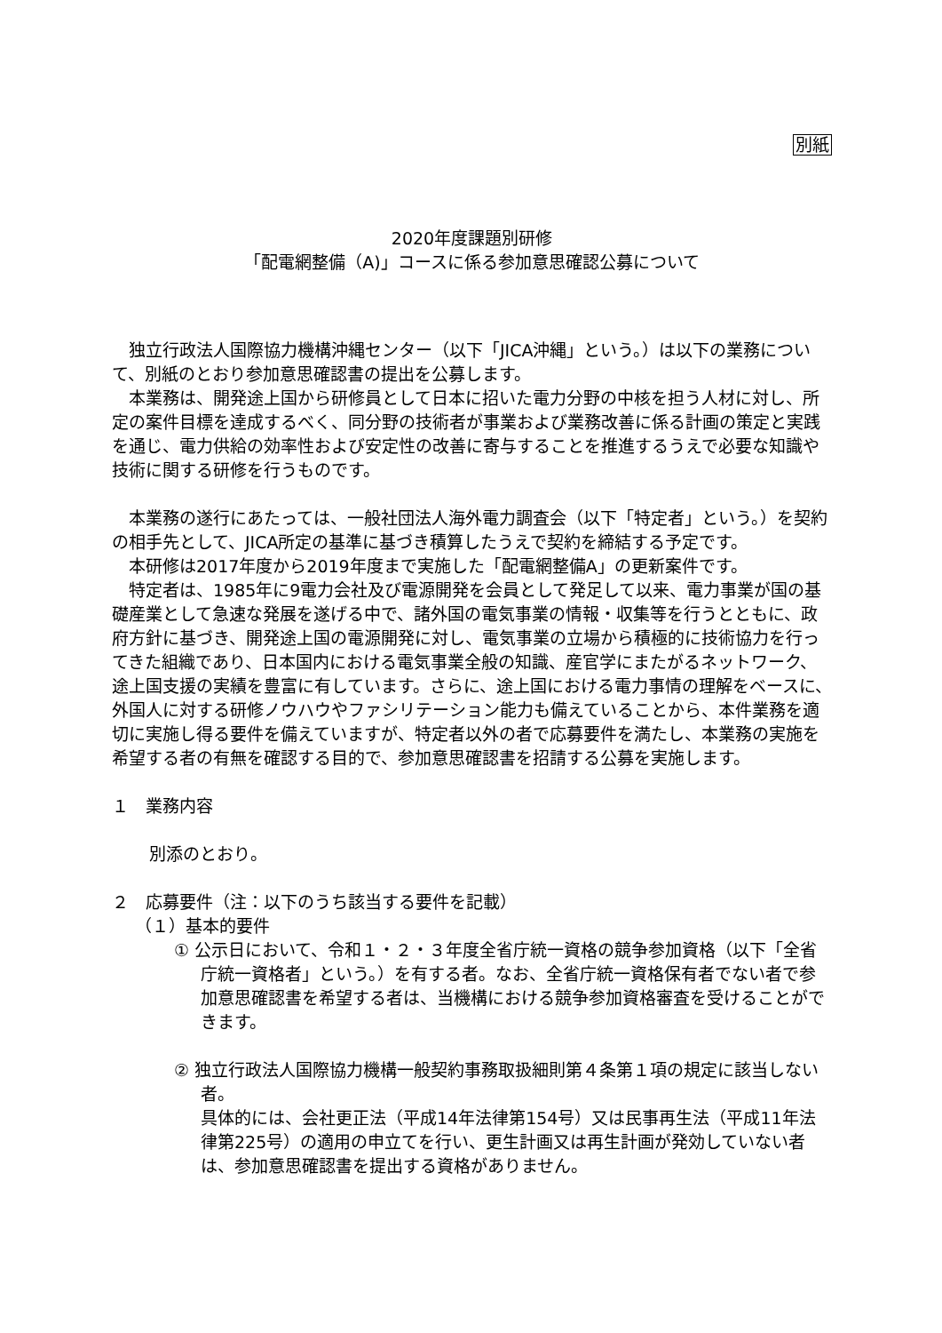別紙
2020年度課題別研修
「配電網整備（A)」コースに係る参加意思確認公募について
独立行政法人国際協力機構沖縄センター（以下「JICA沖縄」という。）は以下の業務について、別紙のとおり参加意思確認書の提出を公募します。
本業務は、開発途上国から研修員として日本に招いた電力分野の中核を担う人材に対し、所定の案件目標を達成するべく、同分野の技術者が事業および業務改善に係る計画の策定と実践を通じ、電力供給の効率性および安定性の改善に寄与することを推進するうえで必要な知識や技術に関する研修を行うものです。
本業務の遂行にあたっては、一般社団法人海外電力調査会（以下「特定者」という。）を契約の相手先として、JICA所定の基準に基づき積算したうえで契約を締結する予定です。
本研修は2017年度から2019年度まで実施した「配電網整備A」の更新案件です。
特定者は、1985年に9電力会社及び電源開発を会員として発足して以来、電力事業が国の基礎産業として急速な発展を遂げる中で、諸外国の電気事業の情報・収集等を行うとともに、政府方針に基づき、開発途上国の電源開発に対し、電気事業の立場から積極的に技術協力を行ってきた組織であり、日本国内における電気事業全般の知識、産官学にまたがるネットワーク、途上国支援の実績を豊富に有しています。さらに、途上国における電力事情の理解をベースに、外国人に対する研修ノウハウやファシリテーション能力も備えていることから、本件業務を適切に実施し得る要件を備えていますが、特定者以外の者で応募要件を満たし、本業務の実施を希望する者の有無を確認する目的で、参加意思確認書を招請する公募を実施します。
１　業務内容
別添のとおり。
２　応募要件（注：以下のうち該当する要件を記載）
（１）基本的要件
① 公示日において、令和１・２・３年度全省庁統一資格の競争参加資格（以下「全省庁統一資格者」という。）を有する者。なお、全省庁統一資格保有者でない者で参加意思確認書を希望する者は、当機構における競争参加資格審査を受けることができます。
② 独立行政法人国際協力機構一般契約事務取扱細則第４条第１項の規定に該当しない者。
具体的には、会社更正法（平成14年法律第154号）又は民事再生法（平成11年法律第225号）の適用の申立てを行い、更生計画又は再生計画が発効していない者は、参加意思確認書を提出する資格がありません。